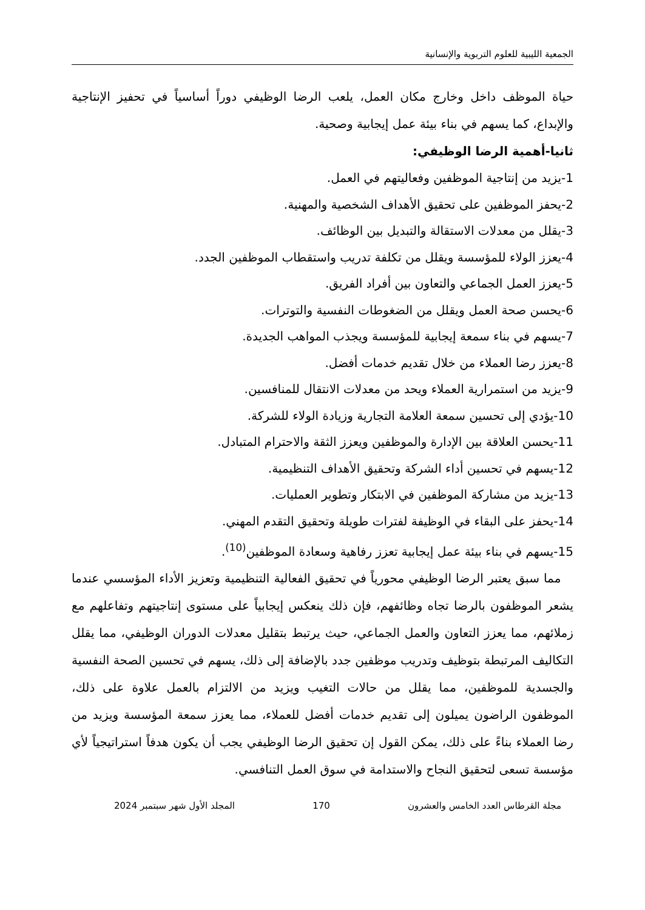الجمعية الليبية للعلوم التربوية والإنسانية
حياة الموظف داخل وخارج مكان العمل، يلعب الرضا الوظيفي دوراً أساسياً في تحفيز الإنتاجية والإبداع، كما يسهم في بناء بيئة عمل إيجابية وصحية.
ثانيا-أهمية الرضا الوظيفي:
1-يزيد من إنتاجية الموظفين وفعاليتهم في العمل.
2-يحفز الموظفين على تحقيق الأهداف الشخصية والمهنية.
3-يقلل من معدلات الاستقالة والتبديل بين الوظائف.
4-يعزز الولاء للمؤسسة ويقلل من تكلفة تدريب واستقطاب الموظفين الجدد.
5-يعزز العمل الجماعي والتعاون بين أفراد الفريق.
6-يحسن صحة العمل ويقلل من الضغوطات النفسية والتوترات.
7-يسهم في بناء سمعة إيجابية للمؤسسة ويجذب المواهب الجديدة.
8-يعزز رضا العملاء من خلال تقديم خدمات أفضل.
9-يزيد من استمرارية العملاء ويحد من معدلات الانتقال للمنافسين.
10-يؤدي إلى تحسين سمعة العلامة التجارية وزيادة الولاء للشركة.
11-يحسن العلاقة بين الإدارة والموظفين ويعزز الثقة والاحترام المتبادل.
12-يسهم في تحسين أداء الشركة وتحقيق الأهداف التنظيمية.
13-يزيد من مشاركة الموظفين في الابتكار وتطوير العمليات.
14-يحفز على البقاء في الوظيفة لفترات طويلة وتحقيق التقدم المهني.
15-يسهم في بناء بيئة عمل إيجابية تعزز رفاهية وسعادة الموظفين<sup>(10)</sup>.
مما سبق يعتبر الرضا الوظيفي محورياً في تحقيق الفعالية التنظيمية وتعزيز الأداء المؤسسي عندما يشعر الموظفون بالرضا تجاه وظائفهم، فإن ذلك ينعكس إيجابياً على مستوى إنتاجيتهم وتفاعلهم مع زملائهم، مما يعزز التعاون والعمل الجماعي، حيث يرتبط بتقليل معدلات الدوران الوظيفي، مما يقلل التكاليف المرتبطة بتوظيف وتدريب موظفين جدد بالإضافة إلى ذلك، يسهم في تحسين الصحة النفسية والجسدية للموظفين، مما يقلل من حالات التغيب ويزيد من الالتزام بالعمل علاوة على ذلك، الموظفون الراضون يميلون إلى تقديم خدمات أفضل للعملاء، مما يعزز سمعة المؤسسة ويزيد من رضا العملاء بناءً على ذلك، يمكن القول إن تحقيق الرضا الوظيفي يجب أن يكون هدفاً استراتيجياً لأي مؤسسة تسعى لتحقيق النجاح والاستدامة في سوق العمل التنافسي.
مجلة القرطاس العدد الخامس والعشرون 170 المجلد الأول شهر سبتمبر 2024